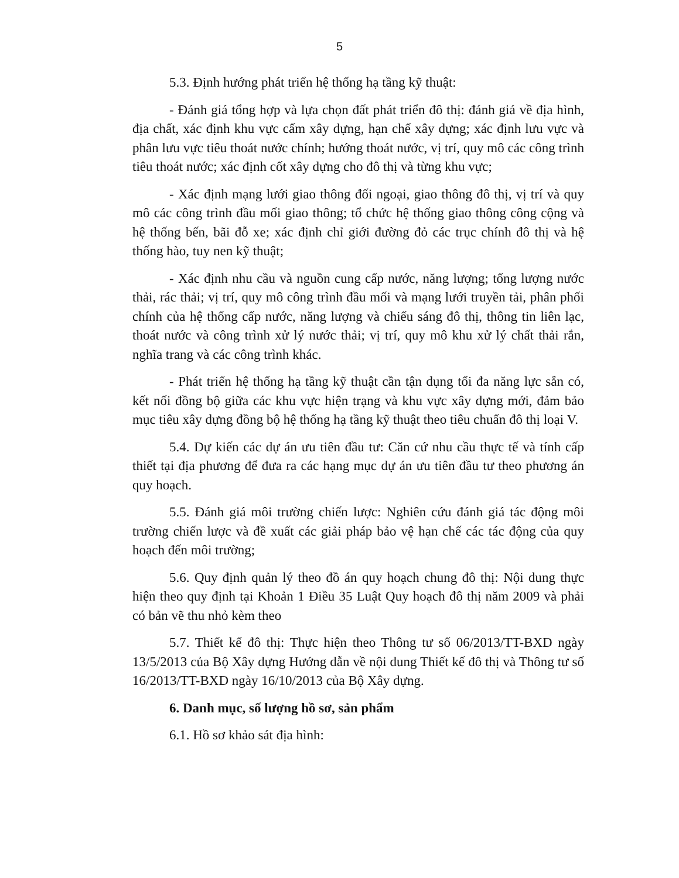5
5.3. Định hướng phát triển hệ thống hạ tầng kỹ thuật:
- Đánh giá tổng hợp và lựa chọn đất phát triển đô thị: đánh giá về địa hình, địa chất, xác định khu vực cấm xây dựng, hạn chế xây dựng; xác định lưu vực và phân lưu vực tiêu thoát nước chính; hướng thoát nước, vị trí, quy mô các công trình tiêu thoát nước; xác định cốt xây dựng cho đô thị và từng khu vực;
- Xác định mạng lưới giao thông đối ngoại, giao thông đô thị, vị trí và quy mô các công trình đầu mối giao thông; tổ chức hệ thống giao thông công cộng và hệ thống bến, bãi đỗ xe; xác định chỉ giới đường đỏ các trục chính đô thị và hệ thống hào, tuy nen kỹ thuật;
- Xác định nhu cầu và nguồn cung cấp nước, năng lượng; tổng lượng nước thải, rác thải; vị trí, quy mô công trình đầu mối và mạng lưới truyền tải, phân phối chính của hệ thống cấp nước, năng lượng và chiếu sáng đô thị, thông tin liên lạc, thoát nước và công trình xử lý nước thải; vị trí, quy mô khu xử lý chất thải rắn, nghĩa trang và các công trình khác.
- Phát triển hệ thống hạ tầng kỹ thuật cần tận dụng tối đa năng lực sẵn có, kết nối đồng bộ giữa các khu vực hiện trạng và khu vực xây dựng mới, đảm bảo mục tiêu xây dựng đồng bộ hệ thống hạ tầng kỹ thuật theo tiêu chuẩn đô thị loại V.
5.4. Dự kiến các dự án ưu tiên đầu tư: Căn cứ nhu cầu thực tế và tính cấp thiết tại địa phương để đưa ra các hạng mục dự án ưu tiên đầu tư theo phương án quy hoạch.
5.5. Đánh giá môi trường chiến lược: Nghiên cứu đánh giá tác động môi trường chiến lược và đề xuất các giải pháp bảo vệ hạn chế các tác động của quy hoạch đến môi trường;
5.6. Quy định quản lý theo đồ án quy hoạch chung đô thị: Nội dung thực hiện theo quy định tại Khoản 1 Điều 35 Luật Quy hoạch đô thị năm 2009 và phải có bản vẽ thu nhỏ kèm theo
5.7. Thiết kế đô thị: Thực hiện theo Thông tư số 06/2013/TT-BXD ngày 13/5/2013 của Bộ Xây dựng Hướng dẫn về nội dung Thiết kế đô thị và Thông tư số 16/2013/TT-BXD ngày 16/10/2013 của Bộ Xây dựng.
6. Danh mục, số lượng hồ sơ, sản phẩm
6.1. Hồ sơ khảo sát địa hình: